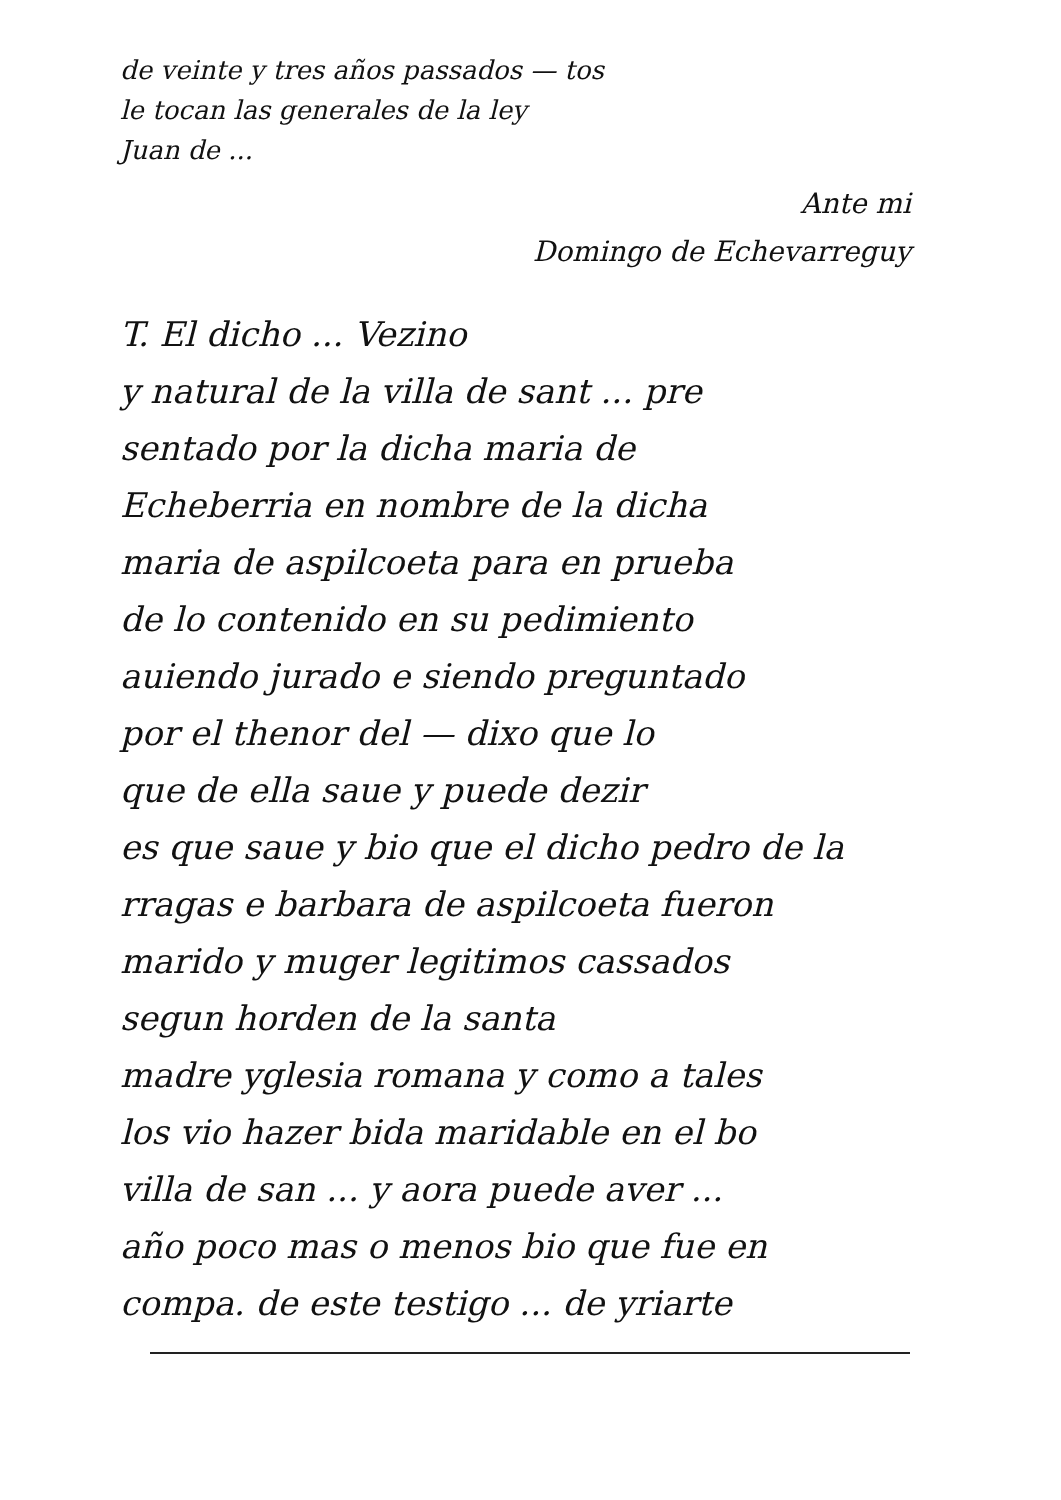de veinte y tres años passados — tos
le tocan las generales de la ley
Juan de ...
Ante mi
Domingo de Echevarreguy
T. El dicho ... Vezino
y natural de la villa de sant ... pre
sentado por la dicha maria de
Echeberria en nombre de la dicha
maria de aspilcoeta para en prueba
de lo contenido en su pedimiento
auiendo jurado e siendo preguntado
por el thenor del — dixo que lo
que de ella saue y puede dezir
es que saue y bio que el dicho pedro de la
rragas e barbara de aspilcoeta fueron
marido y muger legitimos cassados
segun horden de la santa
madre yglesia romana y como a tales
los vio hazer bida maridable en el bo
villa de san ... y aora puede aver ...
año poco mas o menos bio que fue en
compa. de este testigo ... de yriarte